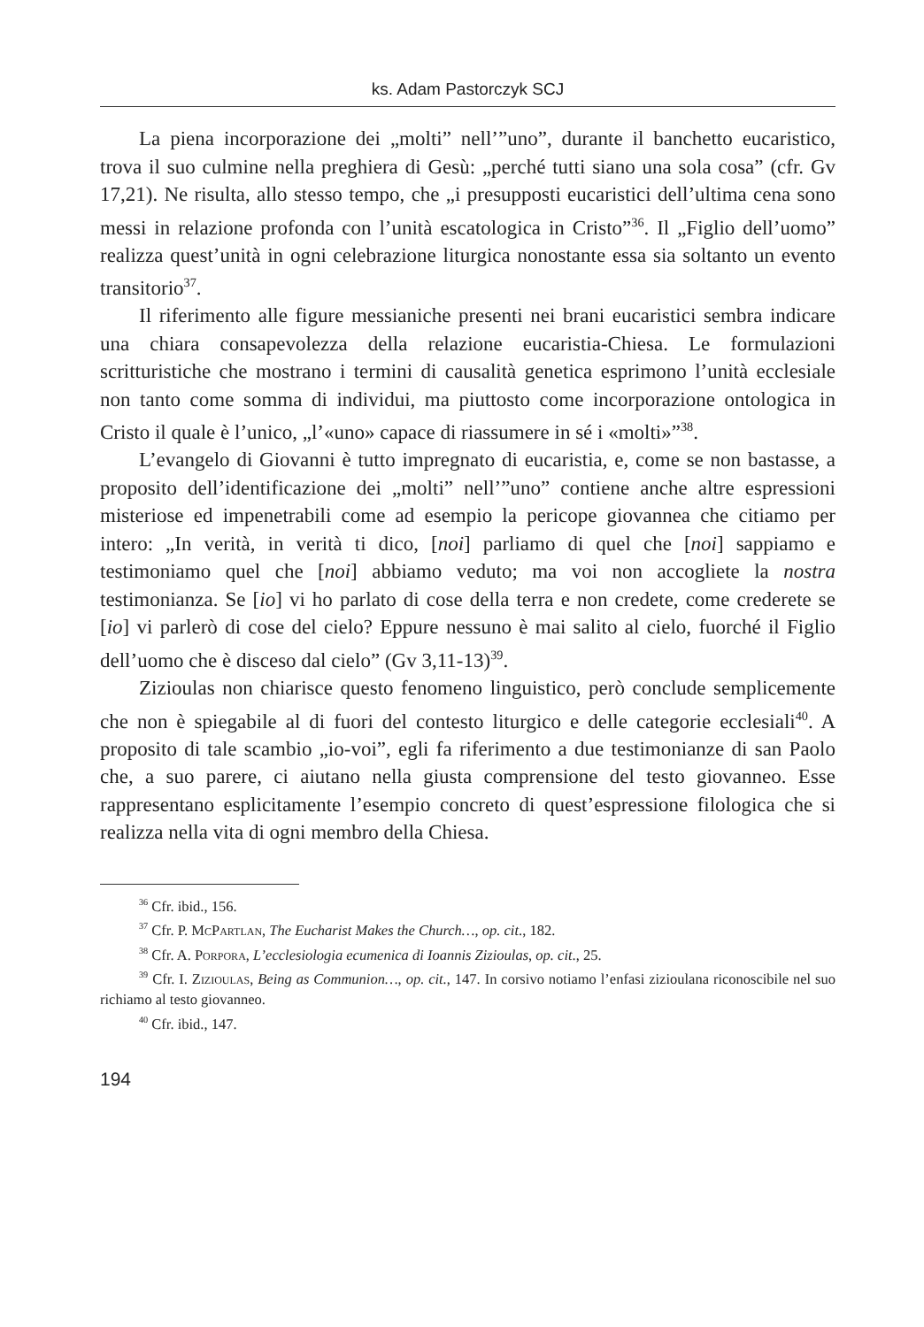ks. Adam Pastorczyk SCJ
La piena incorporazione dei „molti” nell’”uno”, durante il banchetto eucaristico, trova il suo culmine nella preghiera di Gesù: „perché tutti siano una sola cosa” (cfr. Gv 17,21). Ne risulta, allo stesso tempo, che „i presupposti eucaristici dell’ultima cena sono messi in relazione profonda con l’unità escatologica in Cristo”<sup>36</sup>. Il „Figlio dell’uomo” realizza quest’unità in ogni celebrazione liturgica nonostante essa sia soltanto un evento transitorio<sup>37</sup>.
Il riferimento alle figure messianiche presenti nei brani eucaristici sembra indicare una chiara consapevolezza della relazione eucaristia-Chiesa. Le formulazioni scritturistiche che mostrano i termini di causalità genetica esprimono l’unità ecclesiale non tanto come somma di individui, ma piuttosto come incorporazione ontologica in Cristo il quale è l’unico, „l’«uno» capace di riassumere in sé i «molti»”<sup>38</sup>.
L’evangelo di Giovanni è tutto impregnato di eucaristia, e, come se non bastasse, a proposito dell’identificazione dei „molti” nell’”uno” contiene anche altre espressioni misteriose ed impenetrabili come ad esempio la pericope giovannea che citiamo per intero: „In verità, in verità ti dico, [noi] parliamo di quel che [noi] sappiamo e testimoniamo quel che [noi] abbiamo veduto; ma voi non accogliete la nostra testimonianza. Se [io] vi ho parlato di cose della terra e non credete, come crederete se [io] vi parlerò di cose del cielo? Eppure nessuno è mai salito al cielo, fuorché il Figlio dell’uomo che è disceso dal cielo” (Gv 3,11-13)<sup>39</sup>.
Zizioulas non chiarisce questo fenomeno linguistico, però conclude semplicemente che non è spiegabile al di fuori del contesto liturgico e delle categorie ecclesiali<sup>40</sup>. A proposito di tale scambio „io-voi”, egli fa riferimento a due testimonianze di san Paolo che, a suo parere, ci aiutano nella giusta comprensione del testo giovanneo. Esse rappresentano esplicitamente l’esempio concreto di quest’espressione filologica che si realizza nella vita di ogni membro della Chiesa.
<sup>36</sup> Cfr. ibid., 156.
<sup>37</sup> Cfr. P. McPartlan, The Eucharist Makes the Church…, op. cit., 182.
<sup>38</sup> Cfr. A. Porpora, L’ecclesiologia ecumenica di Ioannis Zizioulas, op. cit., 25.
<sup>39</sup> Cfr. I. Zizioulas, Being as Communion…, op. cit., 147. In corsivo notiamo l’enfasi zizioulana riconoscibile nel suo richiamo al testo giovanneo.
<sup>40</sup> Cfr. ibid., 147.
194